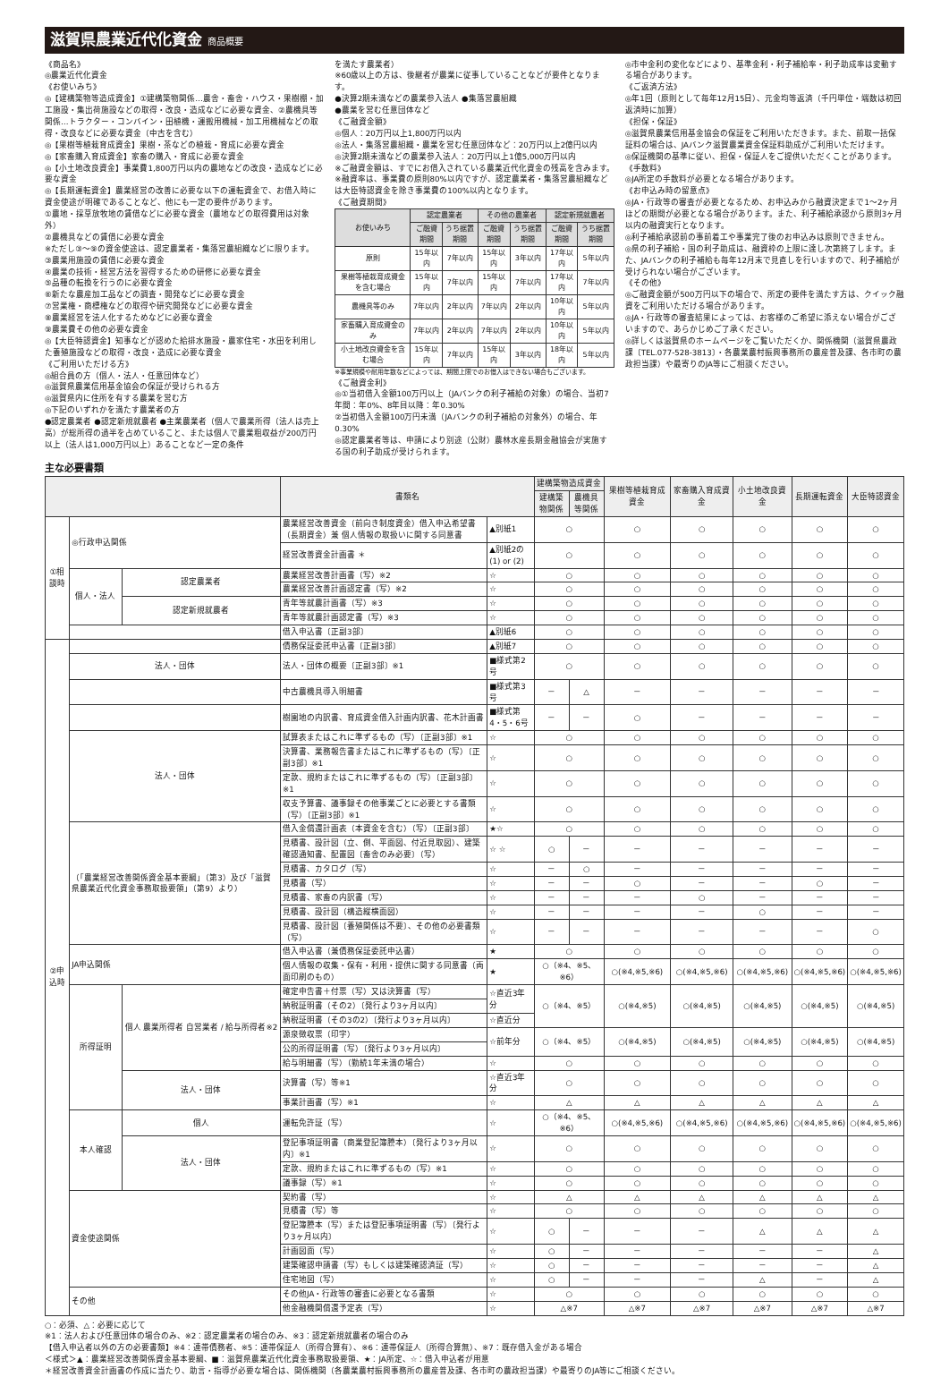滋賀県農業近代化資金 商品概要
《商品名》
◎農業近代化資金
《お使いみち》
◎【建構築物等造成資金】①建構築物関係…農舎・畜舎・ハウス・果樹棚・加工施設・集出荷施設などの取得・改良・造成などに必要な資金、②農機具等関係…トラクター・コンバイン・田植機・運搬用機械・加工用機械などの取得・改良などに必要な資金（中古を含む）
◎【果樹等植栽育成資金】果樹・茶などの植栽・育成に必要な資金
◎【家畜購入育成資金】家畜の購入・育成に必要な資金
◎【小土地改良資金】事業費1,800万円以内の農地などの改良・造成などに必要な資金
◎【長期運転資金】農業経営の改善に必要な以下の運転資金で、お借入時に資金使途が明確であることなど、他にも一定の要件があります。
①農地・採草放牧地の賃借などに必要な資金（農地などの取得費用は対象外）
②農機具などの賃借に必要な資金
※ただし③～⑨の資金使途は、認定農業者・集落営農組織などに限ります。
③農業用施設の賃借に必要な資金
④農業の技術・経営方法を習得するための研修に必要な資金
⑤品種の転換を行うのに必要な資金
⑥新たな農産加工品などの調査・開発などに必要な資金
⑦営業権・商標権などの取得や研究開発などに必要な資金
⑧農業経営を法人化するためなどに必要な資金
⑨農業費その他の必要な資金
◎【大臣特認資金】知事などが認めた給排水施設・農家住宅・水田を利用した養殖施設などの取得・改良・造成に必要な資金
《ご利用いただける方》
◎組合員の方（個人・法人・任意団体など）
◎滋賀県農業信用基金協会の保証が受けられる方
◎滋賀県内に住所を有する農業を営む方
◎下記のいずれかを満たす農業者の方
●認定農業者 ●認定新規就農者 ●主業農業者（個人で農業所得（法人は売上高）が総所得の過半を占めていること、または個人で農業粗収益が200万円以上（法人は1,000万円以上）あることなど一定の条件
を満たす農業者）
※60歳以上の方は、後継者が農業に従事していることなどが要件となります。
●決算2期未満などの農業参入法人 ●集落営農組織
●農業を営む任意団体など
《ご融資金額》
◎個人：20万円以上1,800万円以内
◎法人・集落営農組織・農業を営む任意団体など：20万円以上2億円以内
◎決算2期未満などの農業参入法人：20万円以上1億5,000万円以内
※ご融資金額は、すでにお借入されている農業近代化資金の残高を含みます。
※融資率は、事業費の原則80%以内ですが、認定農業者・集落営農組織などは大臣特認資金を除き事業費の100%以内となります。
《ご融資期間》
| お使いみち | 認定農業者 | | その他の農業者 | | 認定新規就農者 | |
| --- | --- | --- | --- | --- | --- | --- |
| | ご融資期間 | うち据置期間 | ご融資期間 | うち据置期間 | ご融資期間 | うち据置期間 |
| 原則 | 15年以内 | 7年以内 | 15年以内 | 3年以内 | 17年以内 | 5年以内 |
| 果樹等植栽育成資金を含む場合 | 15年以内 | 7年以内 | 15年以内 | 7年以内 | 17年以内 | 7年以内 |
| 農機具等のみ | 7年以内 | 2年以内 | 7年以内 | 2年以内 | 10年以内 | 5年以内 |
| 家畜購入育成資金のみ | 7年以内 | 2年以内 | 7年以内 | 2年以内 | 10年以内 | 5年以内 |
| 小土地改良資金を含む場合 | 15年以内 | 7年以内 | 15年以内 | 3年以内 | 18年以内 | 5年以内 |
※事業規模や耐用年数などによっては、期間上限でのお借入はできない場合もございます。
《ご融資金利》
◎①当初借入金額100万円以上（JAバンクの利子補給の対象）の場合、当初7年間：年0%、8年目以降：年0.30%
②当初借入金額100万円未満（JAバンクの利子補給の対象外）の場合、年0.30%
◎認定農業者等は、申請により別途（公財）農林水産長期金融協会が実施する国の利子助成が受けられます。
◎市中金利の変化などにより、基準金利・利子補給率・利子助成率は変動する場合があります。
《ご返済方法》
◎年1回（原則として毎年12月15日）、元金均等返済（千円単位・端数は初回返済時に加算）
《担保・保証》
◎滋賀県農業信用基金協会の保証をご利用いただきます。また、前取一括保証料の場合は、JAバンク滋賀農業資金保証料助成がご利用いただけます。
◎保証機関の基準に従い、担保・保証人をご提供いただくことがあります。
《手数料》
◎JA所定の手数料が必要となる場合があります。
《お申込み時の留意点》
◎JA・行政等の審査が必要となるため、お申込みから融資決定まで1～2ヶ月ほどの期間が必要となる場合があります。また、利子補給承認から原則3ヶ月以内の融資実行となります。
◎利子補給承認前の事前着工や事業完了後のお申込みは原則できません。
◎県の利子補給・国の利子助成は、融資枠の上限に達し次第終了します。また、JAバンクの利子補給も毎年12月末で見直しを行いますので、利子補給が受けられない場合がございます。
《その他》
◎ご融資金額が500万円以下の場合で、所定の要件を満たす方は、クイック融資をご利用いただける場合があります。
◎JA・行政等の審査結果によっては、お客様のご希望に添えない場合がございますので、あらかじめご了承ください。
◎詳しくは滋賀県のホームページをご覧いただくか、関係機関（滋賀県農政課〔TEL.077-528-3813〕・各農業農村振興事務所の農産普及課、各市町の農政担当課）や最寄りのJA等にご相談ください。
主な必要書類
| | | | 書類名 | | 建構築物造成資金 | | 果樹等植栽育成資金 | 家畜購入育成資金 | 小土地改良資金 | 長期運転資金 | 大臣特認資金 |
| --- | --- | --- | --- | --- | --- | --- | --- | --- | --- | --- | --- |
| | | | | | 建構築物関係 | 農機具等関係 | | | | | |
| ①相談時 | ◎行政申込関係 | | 農業経営改善資金（前向き制度資金）借入申込希望書（長期資金）兼 個人情報の取扱いに関する同意書 | ▲別紙1 | ○ | | ○ | ○ | ○ | ○ | ○ |
| | | | 経営改善資金計画書 ＊ | ▲別紙2の(1) or (2) | ○ | | ○ | ○ | ○ | ○ | ○ |
| | 個人・法人 | 認定農業者 | 農業経営改善計画書（写）※2 | ☆ | ○ | | ○ | ○ | ○ | ○ | ○ |
| | | | 農業経営改善計画認定書（写）※2 | ☆ | ○ | | ○ | ○ | ○ | ○ | ○ |
| | | 認定新規就農者 | 青年等就農計画書（写）※3 | ☆ | ○ | | ○ | ○ | ○ | ○ | ○ |
| | | | 青年等就農計画認定書（写）※3 | ☆ | ○ | | ○ | ○ | ○ | ○ | ○ |
| | | | 借入申込書〔正副3部〕 | ▲別紙6 | ○ | | ○ | ○ | ○ | ○ | ○ |
| ②申込時 | | | 債務保証委託申込書〔正副3部〕 | ▲別紙7 | ○ | | ○ | ○ | ○ | ○ | ○ |
| | 法人・団体 | | 法人・団体の概要〔正副3部〕※1 | ■様式第2号 | ○ | | ○ | ○ | ○ | ○ | ○ |
| | | | 中古農機具導入明細書 | ■様式第3号 | － | △ | － | － | － | － | － |
| | | | 樹園地の内訳書、育成資金借入計画内訳書、花木計画書 | ■様式第4・5・6号 | － | － | ○ | － | － | － | － |
| | 法人・団体 | | 試算表またはこれに準ずるもの（写）〔正副3部〕※1 | ☆ | ○ | | ○ | ○ | ○ | ○ | ○ |
| | | | 決算書、業務報告書またはこれに準ずるもの（写）〔正副3部〕※1 | ☆ | ○ | | ○ | ○ | ○ | ○ | ○ |
| | | | 定款、規約またはこれに準ずるもの（写）〔正副3部〕※1 | ☆ | ○ | | ○ | ○ | ○ | ○ | ○ |
| | | | 収支予算書、議事録その他事業ごとに必要とする書類（写）〔正副3部〕※1 | ☆ | ○ | | ○ | ○ | ○ | ○ | ○ |
| | （「農業経営改善関係資金基本要綱」（第3）及び「滋賀県農業近代化資金事務取扱要領」（第9）より） | | 借入金償還計画表（本資金を含む）（写）〔正副3部〕 | ★☆ | ○ | | ○ | ○ | ○ | ○ | ○ |
| | | | 見積書、設計図（立、側、平面図、付近見取図）、建築確認通知書、配置図〔畜舎のみ必要〕（写） | ☆ ☆ | ○ | － | － | － | － | － | － |
| | | | 見積書、カタログ（写） | ☆ | － | ○ | － | － | － | － | － |
| | | | 見積書（写） | ☆ | － | － | ○ | － | － | ○ | － |
| | | | 見積書、家畜の内訳書（写） | ☆ | － | － | － | ○ | － | － | － |
| | | | 見積書、設計図（構造縦横面図） | ☆ | － | － | － | － | ○ | － | － |
| | | | 見積書、設計図〔養殖関係は不要〕、その他の必要書類（写） | ☆ | － | － | － | － | － | － | ○ |
| | JA申込関係 | | 借入申込書（兼債務保証委託申込書） | ★ | ○ | | ○ | ○ | ○ | ○ | ○ |
| | | | 個人情報の収集・保有・利用・提供に関する同意書（両面印刷のもの） | ★ | ○（※4、※5、※6） | | ○(※4,※5,※6) | ○(※4,※5,※6) | ○(※4,※5,※6) | ○(※4,※5,※6) | ○(※4,※5,※6) |
| | 所得証明 | 個人 農業所得者 自営業者 / 給与所得者※2 | 確定申告書＋付票（写）又は決算書（写） | ☆直近3年分 | ○（※4、※5） | | ○(※4,※5) | ○(※4,※5) | ○(※4,※5) | ○(※4,※5) | ○(※4,※5) |
| | | | 納税証明書（その2）〔発行より3ヶ月以内〕 | | | | | | | | |
| | | | 納税証明書（その3の2）〔発行より3ヶ月以内〕 | ☆直近分 | | | | | | | |
| | | | 源泉徴収票（印字） | ☆前年分 | ○（※4、※5） | | ○(※4,※5) | ○(※4,※5) | ○(※4,※5) | ○(※4,※5) | ○(※4,※5) |
| | | | 公的所得証明書（写）〔発行より3ヶ月以内〕 | | | | | | | | |
| | | | 給与明細書（写）（勤続1年未満の場合） | ☆ | ○ | | ○ | ○ | ○ | ○ | ○ |
| | | 法人・団体 | 決算書（写）等※1 | ☆直近3年分 | ○ | | ○ | ○ | ○ | ○ | ○ |
| | | | 事業計画書（写）※1 | ☆ | △ | | △ | △ | △ | △ | △ |
| | 本人確認 | 個人 | 運転免許証（写） | ☆ | ○（※4、※5、※6） | | ○(※4,※5,※6) | ○(※4,※5,※6) | ○(※4,※5,※6) | ○(※4,※5,※6) | ○(※4,※5,※6) |
| | | 法人・団体 | 登記事項証明書（商業登記簿謄本）〔発行より3ヶ月以内〕※1 | ☆ | ○ | | ○ | ○ | ○ | ○ | ○ |
| | | | 定款、規約またはこれに準ずるもの（写）※1 | ☆ | ○ | | ○ | ○ | ○ | ○ | ○ |
| | | | 議事録（写）※1 | ☆ | ○ | | ○ | ○ | ○ | ○ | ○ |
| | 資金使途関係 | | 契約書（写） | ☆ | △ | | △ | △ | △ | △ | △ |
| | | | 見積書（写）等 | ☆ | ○ | | ○ | ○ | ○ | ○ | ○ |
| | | | 登記簿謄本（写）または登記事項証明書（写）〔発行より3ヶ月以内〕 | ☆ | ○ | － | － | － | △ | △ | △ |
| | | | 計画図面（写） | ☆ | ○ | － | － | － | － | － | △ |
| | | | 建築確認申請書（写）もしくは建築確認済証（写） | ☆ | ○ | － | － | － | － | － | △ |
| | | | 住宅地図（写） | ☆ | ○ | － | － | － | △ | － | △ |
| | その他 | | その他JA・行政等の審査に必要となる書類 | ☆ | ○ | | ○ | ○ | ○ | ○ | ○ |
| | | | 他金融機関償還予定表（写） | ☆ | △※7 | | △※7 | △※7 | △※7 | △※7 | △※7 |
○：必須、△：必要に応じて
※1：法人および任意団体の場合のみ、※2：認定農業者の場合のみ、※3：認定新規就農者の場合のみ
【借入申込者以外の方の必要書類】※4：連帯債務者、※5：連帯保証人（所得合算有）、※6：連帯保証人（所得合算無）、※7：既存借入金がある場合
＜様式＞▲：農業経営改善関係資金基本要綱、■：滋賀県農業近代化資金事務取扱要領、★：JA所定、☆：借入申込者が用意
＊経営改善資金計画書の作成に当たり、助言・指導が必要な場合は、関係機関（各農業農村振興事務所の農産普及課、各市町の農政担当課）や最寄りのJA等にご相談ください。